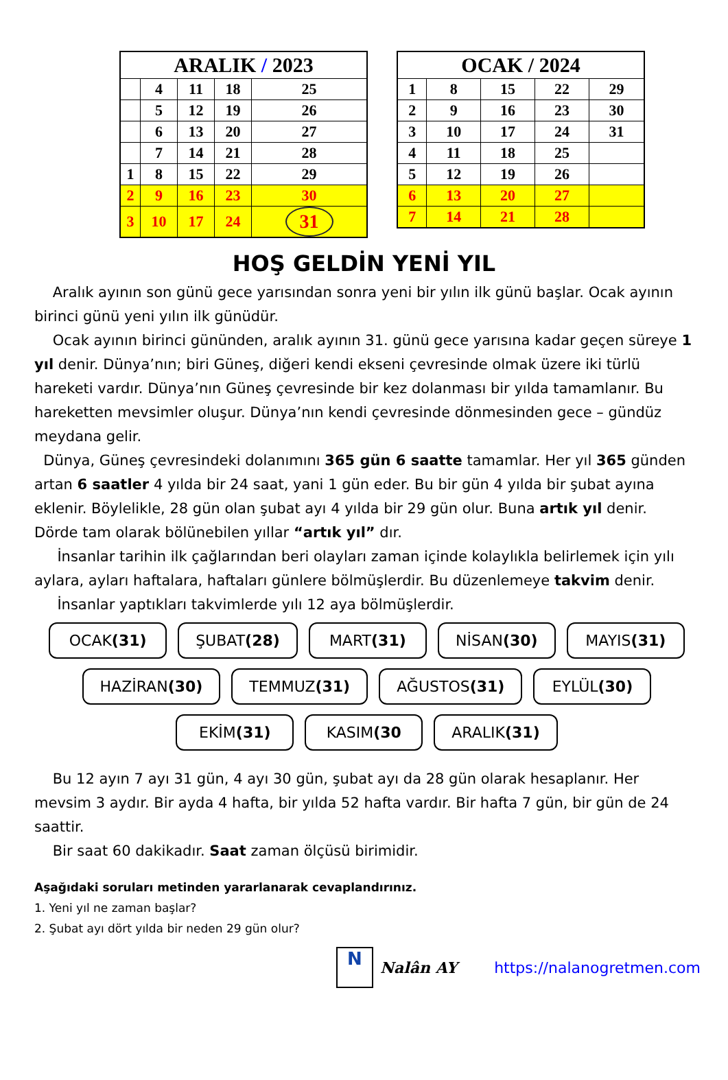| ARALIK / 2023 | | | | |
| --- | --- | --- | --- | --- |
| | 4 | 11 | 18 | 25 |
| | 5 | 12 | 19 | 26 |
| | 6 | 13 | 20 | 27 |
| | 7 | 14 | 21 | 28 |
| 1 | 8 | 15 | 22 | 29 |
| 2 | 9 | 16 | 23 | 30 |
| 3 | 10 | 17 | 24 | 31 |
| OCAK / 2024 | | | | |
| --- | --- | --- | --- | --- |
| 1 | 8 | 15 | 22 | 29 |
| 2 | 9 | 16 | 23 | 30 |
| 3 | 10 | 17 | 24 | 31 |
| 4 | 11 | 18 | 25 | |
| 5 | 12 | 19 | 26 | |
| 6 | 13 | 20 | 27 | |
| 7 | 14 | 21 | 28 | |
HOŞ GELDİN YENİ YIL
Aralık ayının son günü gece yarısından sonra yeni bir yılın ilk günü başlar. Ocak ayının birinci günü yeni yılın ilk günüdür.
Ocak ayının birinci gününden, aralık ayının 31. günü gece yarısına kadar geçen süreye 1 yıl denir. Dünya’nın; biri Güneş, diğeri kendi ekseni çevresinde olmak üzere iki türlü hareketi vardır. Dünya’nın Güneş çevresinde bir kez dolanması bir yılda tamamlanır. Bu hareketten mevsimler oluşur. Dünya’nın kendi çevresinde dönmesinden gece – gündüz meydana gelir.
Dünya, Güneş çevresindeki dolanımını 365 gün 6 saatte tamamlar. Her yıl 365 günden artan 6 saatler 4 yılda bir 24 saat, yani 1 gün eder. Bu bir gün 4 yılda bir şubat ayına eklenir. Böylelikle, 28 gün olan şubat ayı 4 yılda bir 29 gün olur. Buna artık yıl denir. Dörde tam olarak bölünebilen yıllar “artık yıl” dır.
İnsanlar tarihin ilk çağlarından beri olayları zaman içinde kolaylıkla belirlemek için yılı aylara, ayları haftalara, haftaları günlere bölmüşlerdir. Bu düzenlemeye takvim denir.
İnsanlar yaptıkları takvimlerde yılı 12 aya bölmüşlerdir.
OCAK(31) ŞUBAT(28) MART(31) NİSAN(30) MAYIS(31)
HAZİRAN(30) TEMMUZ(31) AĞUSTOS(31) EYLÜL(30)
EKİM(31) KASIM(30 ARALIK(31)
Bu 12 ayın 7 ayı 31 gün, 4 ayı 30 gün, şubat ayı da 28 gün olarak hesaplanır. Her mevsim 3 aydır. Bir ayda 4 hafta, bir yılda 52 hafta vardır. Bir hafta 7 gün, bir gün de 24 saattir.
Bir saat 60 dakikadır. Saat zaman ölçüsü birimidir.
Aşağıdaki soruları metinden yararlanarak cevaplandırınız.
1. Yeni yıl ne zaman başlar?
2. Şubat ayı dört yılda bir neden 29 gün olur?
N
Nalân AY https://nalanogretmen.com